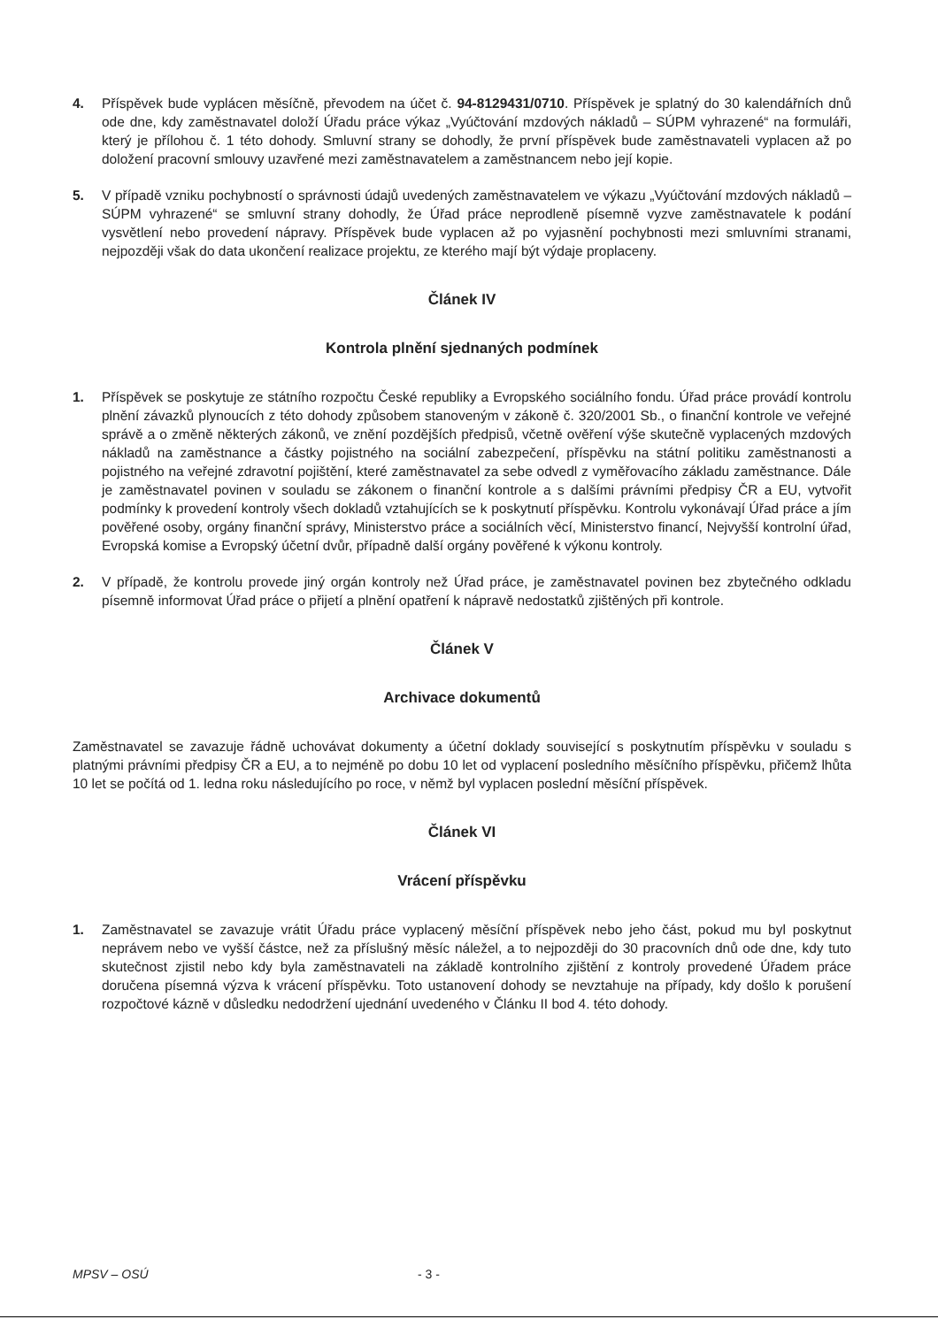4. Příspěvek bude vyplácen měsíčně, převodem na účet č. 94-8129431/0710. Příspěvek je splatný do 30 kalendářních dnů ode dne, kdy zaměstnavatel doloží Úřadu práce výkaz „Vyúčtování mzdových nákladů – SÚPM vyhrazené“ na formuláři, který je přílohou č. 1 této dohody. Smluvní strany se dohodly, že první příspěvek bude zaměstnavateli vyplacen až po doložení pracovní smlouvy uzavřené mezi zaměstnavatelem a zaměstnancem nebo její kopie.
5. V případě vzniku pochybností o správnosti údajů uvedených zaměstnavatelem ve výkazu „Vyúčtování mzdových nákladů – SÚPM vyhrazené“ se smluvní strany dohodly, že Úřad práce neprodleně písemně vyzve zaměstnavatele k podání vysvětlení nebo provedení nápravy. Příspěvek bude vyplacen až po vyjasnění pochybnosti mezi smluvními stranami, nejpozději však do data ukončení realizace projektu, ze kterého mají být výdaje proplaceny.
Článek IV
Kontrola plnění sjednaných podmínek
1. Příspěvek se poskytuje ze státního rozpočtu České republiky a Evropského sociálního fondu. Úřad práce provádí kontrolu plnění závazků plynoucích z této dohody způsobem stanoveným v zákoně č. 320/2001 Sb., o finanční kontrole ve veřejné správě a o změně některých zákonů, ve znění pozdějších předpisů, včetně ověření výše skutečně vyplacených mzdových nákladů na zaměstnance a částky pojistného na sociální zabezpečení, příspěvku na státní politiku zaměstnanosti a pojistného na veřejné zdravotní pojištění, které zaměstnavatel za sebe odvedl z vyměřovacího základu zaměstnance. Dále je zaměstnavatel povinen v souladu se zákonem o finanční kontrole a s dalšími právními předpisy ČR a EU, vytvořit podmínky k provedení kontroly všech dokladů vztahujících se k poskytnutí příspěvku. Kontrolu vykonávají Úřad práce a jím pověřené osoby, orgány finanční správy, Ministerstvo práce a sociálních věcí, Ministerstvo financí, Nejvyšší kontrolní úřad, Evropská komise a Evropský účetní dvůr, případně další orgány pověřené k výkonu kontroly.
2. V případě, že kontrolu provede jiný orgán kontroly než Úřad práce, je zaměstnavatel povinen bez zbytečného odkladu písemně informovat Úřad práce o přijetí a plnění opatření k nápravě nedostatků zjištěných při kontrole.
Článek V
Archivace dokumentů
Zaměstnavatel se zavazuje řádně uchovávat dokumenty a účetní doklady související s poskytnutím příspěvku v souladu s platnými právními předpisy ČR a EU, a to nejméně po dobu 10 let od vyplacení posledního měsíčního příspěvku, přičemž lhůta 10 let se počítá od 1. ledna roku následujícího po roce, v němž byl vyplacen poslední měsíční příspěvek.
Článek VI
Vrácení příspěvku
1. Zaměstnavatel se zavazuje vrátit Úřadu práce vyplacený měsíční příspěvek nebo jeho část, pokud mu byl poskytnut neprávem nebo ve vyšší částce, než za příslušný měsíc náležel, a to nejpozději do 30 pracovních dnů ode dne, kdy tuto skutečnost zjistil nebo kdy byla zaměstnavateli na základě kontrolního zjištění z kontroly provedené Úřadem práce doručena písemná výzva k vrácení příspěvku. Toto ustanovení dohody se nevztahuje na případy, kdy došlo k porušení rozpočtové kázně v důsledku nedodržení ujednání uvedeného v Článku II bod 4. této dohody.
MPSV – OSÚ - 3 -